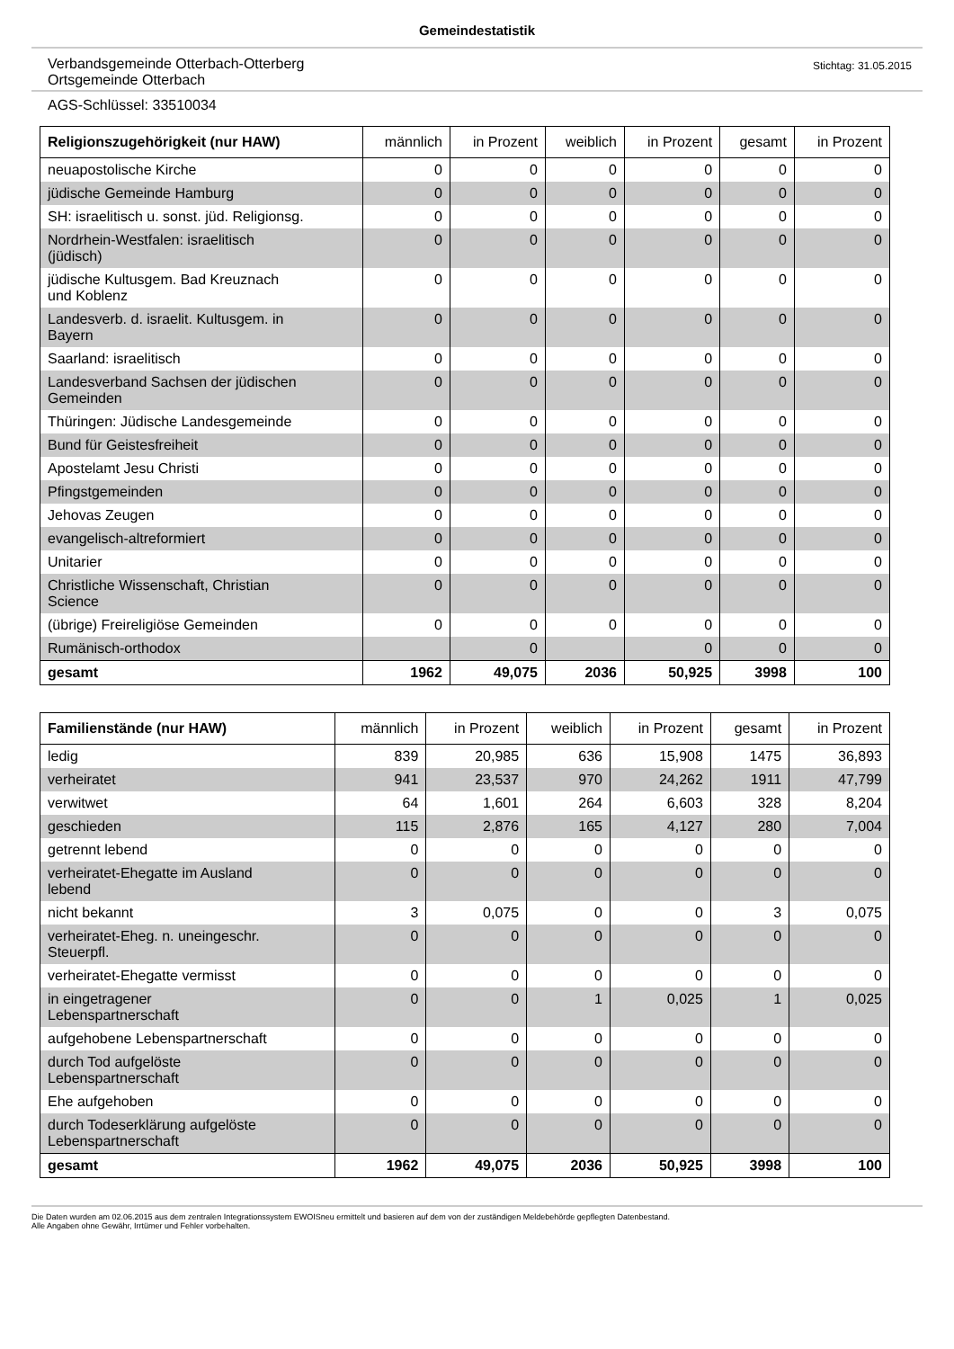Gemeindestatistik
Verbandsgemeinde Otterbach-Otterberg
Ortsgemeinde Otterbach
Stichtag: 31.05.2015
AGS-Schlüssel: 33510034
| Religionszugehörigkeit (nur HAW) | männlich | in Prozent | weiblich | in Prozent | gesamt | in Prozent |
| --- | --- | --- | --- | --- | --- | --- |
| neuapostolische Kirche | 0 | 0 | 0 | 0 | 0 | 0 |
| jüdische Gemeinde Hamburg | 0 | 0 | 0 | 0 | 0 | 0 |
| SH: israelitisch u. sonst. jüd. Religionsg. | 0 | 0 | 0 | 0 | 0 | 0 |
| Nordrhein-Westfalen: israelitisch (jüdisch) | 0 | 0 | 0 | 0 | 0 | 0 |
| jüdische Kultusgem. Bad Kreuznach und Koblenz | 0 | 0 | 0 | 0 | 0 | 0 |
| Landesverb. d. israelit. Kultusgem. in Bayern | 0 | 0 | 0 | 0 | 0 | 0 |
| Saarland: israelitisch | 0 | 0 | 0 | 0 | 0 | 0 |
| Landesverband Sachsen der jüdischen Gemeinden | 0 | 0 | 0 | 0 | 0 | 0 |
| Thüringen: Jüdische Landesgemeinde | 0 | 0 | 0 | 0 | 0 | 0 |
| Bund für Geistesfreiheit | 0 | 0 | 0 | 0 | 0 | 0 |
| Apostelamt Jesu Christi | 0 | 0 | 0 | 0 | 0 | 0 |
| Pfingstgemeinden | 0 | 0 | 0 | 0 | 0 | 0 |
| Jehovas Zeugen | 0 | 0 | 0 | 0 | 0 | 0 |
| evangelisch-altreformiert | 0 | 0 | 0 | 0 | 0 | 0 |
| Unitarier | 0 | 0 | 0 | 0 | 0 | 0 |
| Christliche Wissenschaft, Christian Science | 0 | 0 | 0 | 0 | 0 | 0 |
| (übrige) Freireligiöse Gemeinden | 0 | 0 | 0 | 0 | 0 | 0 |
| Rumänisch-orthodox | | 0 | | 0 | 0 | 0 |
| gesamt | 1962 | 49,075 | 2036 | 50,925 | 3998 | 100 |
| Familienstände (nur HAW) | männlich | in Prozent | weiblich | in Prozent | gesamt | in Prozent |
| --- | --- | --- | --- | --- | --- | --- |
| ledig | 839 | 20,985 | 636 | 15,908 | 1475 | 36,893 |
| verheiratet | 941 | 23,537 | 970 | 24,262 | 1911 | 47,799 |
| verwitwet | 64 | 1,601 | 264 | 6,603 | 328 | 8,204 |
| geschieden | 115 | 2,876 | 165 | 4,127 | 280 | 7,004 |
| getrennt lebend | 0 | 0 | 0 | 0 | 0 | 0 |
| verheiratet-Ehegatte im Ausland lebend | 0 | 0 | 0 | 0 | 0 | 0 |
| nicht bekannt | 3 | 0,075 | 0 | 0 | 3 | 0,075 |
| verheiratet-Eheg. n. uneingeschr. Steuerpfl. | 0 | 0 | 0 | 0 | 0 | 0 |
| verheiratet-Ehegatte vermisst | 0 | 0 | 0 | 0 | 0 | 0 |
| in eingetragener Lebenspartnerschaft | 0 | 0 | 1 | 0,025 | 1 | 0,025 |
| aufgehobene Lebenspartnerschaft | 0 | 0 | 0 | 0 | 0 | 0 |
| durch Tod aufgelöste Lebenspartnerschaft | 0 | 0 | 0 | 0 | 0 | 0 |
| Ehe aufgehoben | 0 | 0 | 0 | 0 | 0 | 0 |
| durch Todeserklärung aufgelöste Lebenspartnerschaft | 0 | 0 | 0 | 0 | 0 | 0 |
| gesamt | 1962 | 49,075 | 2036 | 50,925 | 3998 | 100 |
Die Daten wurden am 02.06.2015 aus dem zentralen Integrationssystem EWOISneu ermittelt und basieren auf dem von der zuständigen Meldebehörde gepflegten Datenbestand.
Alle Angaben ohne Gewähr, Irrtümer und Fehler vorbehalten.